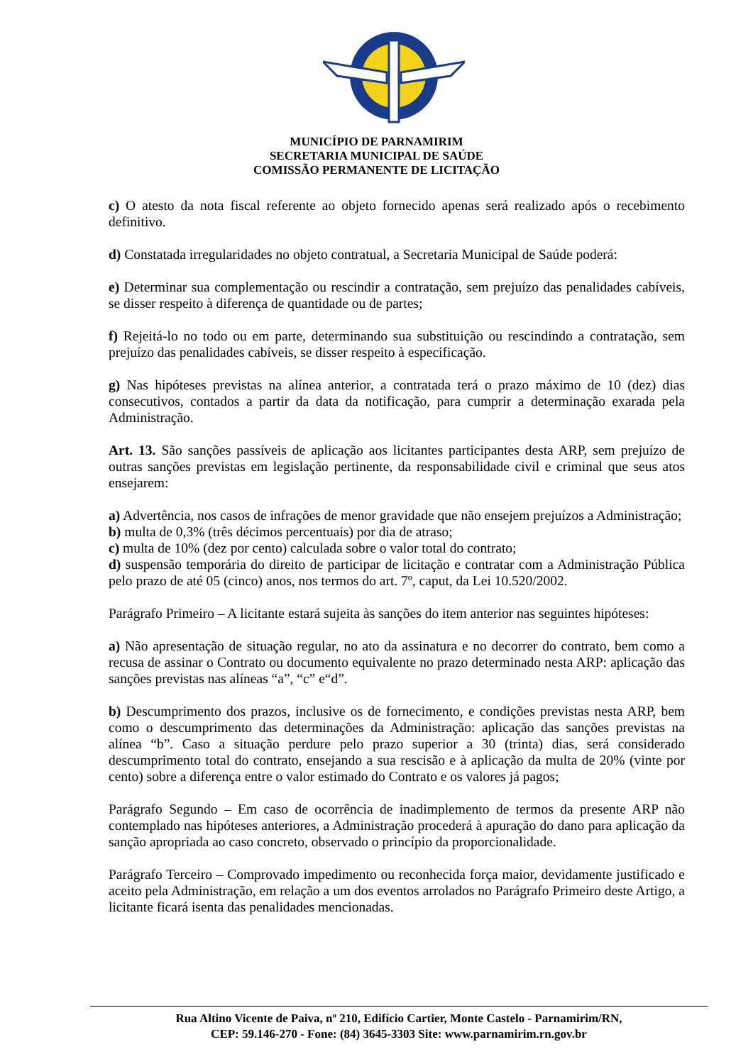MUNICÍPIO DE PARNAMIRIM
SECRETARIA MUNICIPAL DE SAÚDE
COMISSÃO PERMANENTE DE LICITAÇÃO
c) O atesto da nota fiscal referente ao objeto fornecido apenas será realizado após o recebimento definitivo.
d) Constatada irregularidades no objeto contratual, a Secretaria Municipal de Saúde poderá:
e) Determinar sua complementação ou rescindir a contratação, sem prejuízo das penalidades cabíveis, se disser respeito à diferença de quantidade ou de partes;
f) Rejeitá-lo no todo ou em parte, determinando sua substituição ou rescindindo a contratação, sem prejuízo das penalidades cabíveis, se disser respeito à especificação.
g) Nas hipóteses previstas na alínea anterior, a contratada terá o prazo máximo de 10 (dez) dias consecutivos, contados a partir da data da notificação, para cumprir a determinação exarada pela Administração.
Art. 13. São sanções passíveis de aplicação aos licitantes participantes desta ARP, sem prejuízo de outras sanções previstas em legislação pertinente, da responsabilidade civil e criminal que seus atos ensejarem:
a) Advertência, nos casos de infrações de menor gravidade que não ensejem prejuízos a Administração;
b) multa de 0,3% (três décimos percentuais) por dia de atraso;
c) multa de 10% (dez por cento) calculada sobre o valor total do contrato;
d) suspensão temporária do direito de participar de licitação e contratar com a Administração Pública pelo prazo de até 05 (cinco) anos, nos termos do art. 7º, caput, da Lei 10.520/2002.
Parágrafo Primeiro – A licitante estará sujeita às sanções do item anterior nas seguintes hipóteses:
a) Não apresentação de situação regular, no ato da assinatura e no decorrer do contrato, bem como a recusa de assinar o Contrato ou documento equivalente no prazo determinado nesta ARP: aplicação das sanções previstas nas alíneas “a”, “c” e“d”.
b) Descumprimento dos prazos, inclusive os de fornecimento, e condições previstas nesta ARP, bem como o descumprimento das determinações da Administração: aplicação das sanções previstas na alínea “b”. Caso a situação perdure pelo prazo superior a 30 (trinta) dias, será considerado descumprimento total do contrato, ensejando a sua rescisão e à aplicação da multa de 20% (vinte por cento) sobre a diferença entre o valor estimado do Contrato e os valores já pagos;
Parágrafo Segundo – Em caso de ocorrência de inadimplemento de termos da presente ARP não contemplado nas hipóteses anteriores, a Administração procederá à apuração do dano para aplicação da sanção apropriada ao caso concreto, observado o princípio da proporcionalidade.
Parágrafo Terceiro – Comprovado impedimento ou reconhecida força maior, devidamente justificado e aceito pela Administração, em relação a um dos eventos arrolados no Parágrafo Primeiro deste Artigo, a licitante ficará isenta das penalidades mencionadas.
Rua Altino Vicente de Paiva, nº 210, Edifício Cartier, Monte Castelo - Parnamirim/RN,
CEP: 59.146-270 - Fone: (84) 3645-3303 Site: www.parnamirim.rn.gov.br